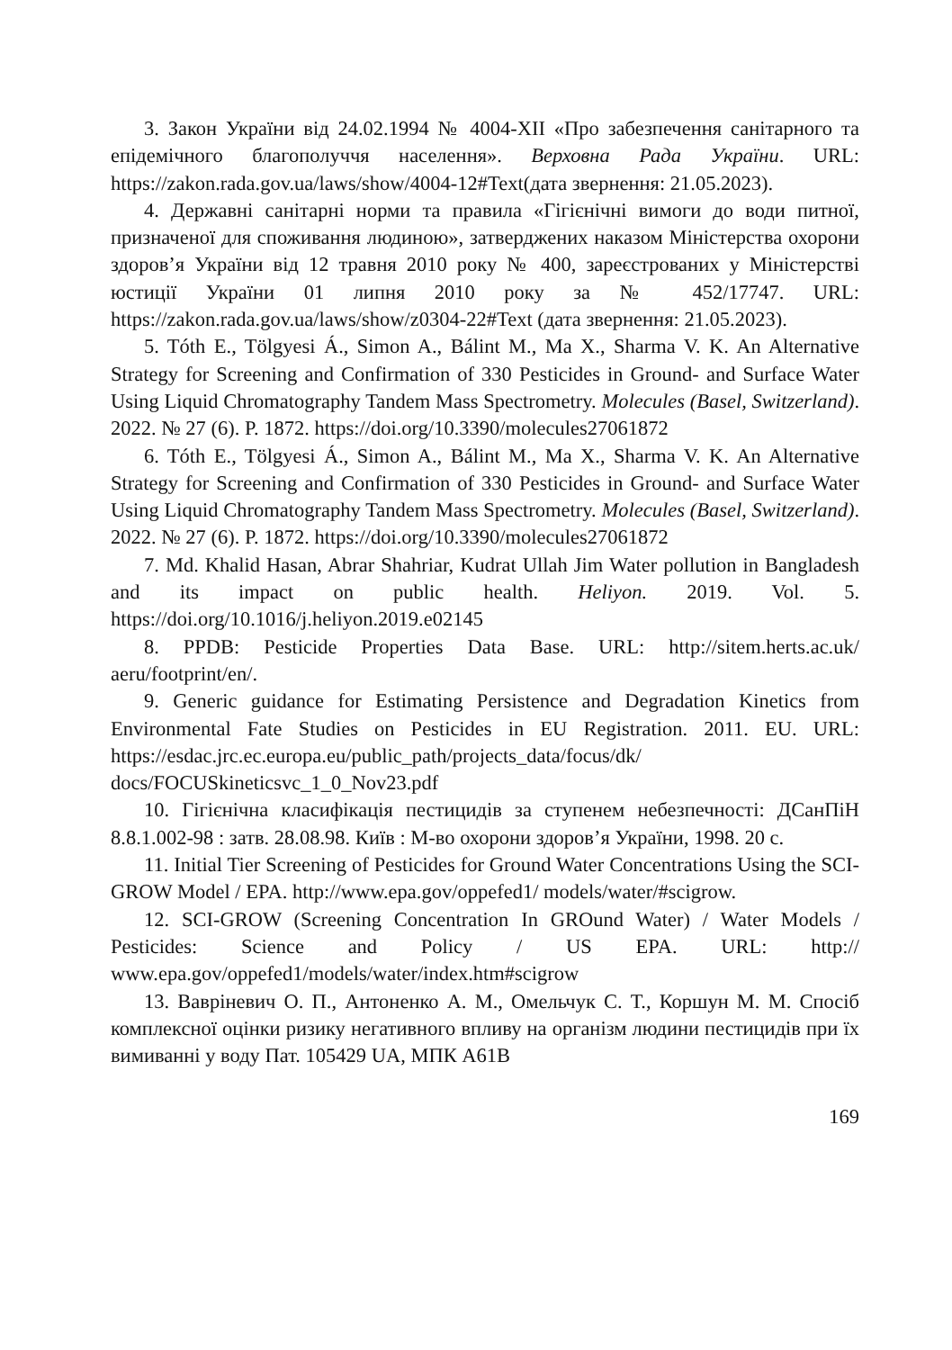3. Закон України від 24.02.1994 № 4004-XII «Про забезпечення санітарного та епідемічного благополуччя населення». Верховна Рада України. URL: https://zakon.rada.gov.ua/laws/show/4004-12#Text(дата звернення: 21.05.2023).
4. Державні санітарні норми та правила «Гігієнічні вимоги до води питної, призначеної для споживання людиною», затверджених наказом Міністерства охорони здоров’я України від 12 травня 2010 року № 400, зареєстрованих у Міністерстві юстиції України 01 липня 2010 року за № 452/17747. URL: https://zakon.rada.gov.ua/laws/show/z0304-22#Text (дата звернення: 21.05.2023).
5. Tóth E., Tölgyesi Á., Simon A., Bálint M., Ma X., Sharma V. K. An Alternative Strategy for Screening and Confirmation of 330 Pesticides in Ground- and Surface Water Using Liquid Chromatography Tandem Mass Spectrometry. Molecules (Basel, Switzerland). 2022. № 27 (6). P. 1872. https://doi.org/10.3390/molecules27061872
6. Tóth E., Tölgyesi Á., Simon A., Bálint M., Ma X., Sharma V. K. An Alternative Strategy for Screening and Confirmation of 330 Pesticides in Ground- and Surface Water Using Liquid Chromatography Tandem Mass Spectrometry. Molecules (Basel, Switzerland). 2022. № 27 (6). P. 1872. https://doi.org/10.3390/molecules27061872
7. Md. Khalid Hasan, Abrar Shahriar, Kudrat Ullah Jim Water pollution in Bangladesh and its impact on public health. Heliyon. 2019. Vol. 5. https://doi.org/10.1016/j.heliyon.2019.e02145
8. PPDB: Pesticide Properties Data Base. URL: http://sitem.herts.ac.uk/ aeru/footprint/en/.
9. Generic guidance for Estimating Persistence and Degradation Kinetics from Environmental Fate Studies on Pesticides in EU Registration. 2011. EU. URL: https://esdac.jrc.ec.europa.eu/public_path/projects_data/focus/dk/ docs/FOCUSkineticsvc_1_0_Nov23.pdf
10. Гігієнічна класифікація пестицидів за ступенем небезпечності: ДСанПіН 8.8.1.002-98 : затв. 28.08.98. Київ : М-во охорони здоров’я України, 1998. 20 с.
11. Initial Tier Screening of Pesticides for Ground Water Concentrations Using the SCI-GROW Model / EPA. http://www.epa.gov/oppefed1/ models/water/#scigrow.
12. SCI-GROW (Screening Concentration In GROund Water) / Water Models / Pesticides: Science and Policy / US EPA. URL: http:// www.epa.gov/oppefed1/models/water/index.htm#scigrow
13. Вавріневич О. П., Антоненко А. М., Омельчук С. Т., Коршун М. М. Спосіб комплексної оцінки ризику негативного впливу на організм людини пестицидів при їх вимиванні у воду Пат. 105429 UA, МПК A61B
169